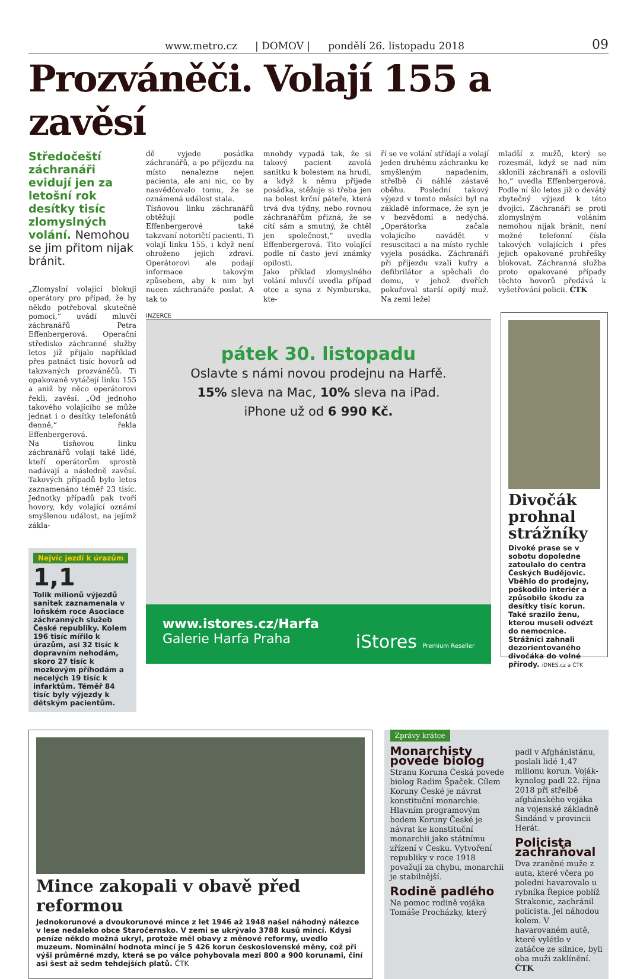www.metro.cz | DOMOV | pondělí 26. listopadu 2018 09
Prozváněči. Volají 155 a zavěsí
Středočeští záchranáři evidují jen za letošní rok desítky tisíc zlomyslných volání. Nemohou se jim přitom nijak bránit.
„Zlomyslní volající blokují operátory pro případ, že by někdo potřeboval skutečně pomoci,“ uvádí mluvčí záchranářů Petra Effenbergerová. Operační středisko záchranné služby letos již přijalo například přes patnáct tisíc hovorů od takzvaných prozváněčů. Ti opakovaně vytáčejí linku 155 a aniž by něco operátorovi řekli, zavěsí. „Od jednoho takového volajícího se může jednat i o desítky telefonátů denně,“ řekla Effenbergerová.
Na tísňovou linku záchranářů volají také lidé, kteří operátorům sprostě nadávají a následně zavěsí. Takových případů bylo letos zaznamenáno téměř 23 tisíc. Jednotky případů pak tvoří hovory, kdy volající oznámí smyšlenou událost, na jejímž zákla-
Nejvíc jezdí k úrazům
1,1
Tolik milionů výjezdů sanitek zaznamenala v loňském roce Asociace záchranných služeb České republiky. Kolem 196 tisíc mířilo k úrazům, asi 32 tisíc k dopravním nehodám, skoro 27 tisíc k mozkovým příhodám a necelých 19 tisíc k infarktům. Téměř 84 tisíc byly výjezdy k dětským pacientům.
dě vyjede posádka záchranářů, a po příjezdu na místo nenalezne nejen pacienta, ale ani nic, co by nasvědčovalo tomu, že se oznámená událost stala.
Tísňovou linku záchranářů obtěžují podle Effenbergerové také takzvaní notoričtí pacienti. Ti volají linku 155, i když není ohroženo jejich zdraví. Operátorovi ale podají informace takovým způsobem, aby k nim byl nucen záchranáře poslat. A tak to
mnohdy vypadá tak, že si takový pacient zavolá sanitku k bolestem na hrudi, a když k němu přijede posádka, stěžuje si třeba jen na bolest krční páteře, která trvá dva týdny, nebo rovnou záchranářům přizná, že se cítí sám a smutný, že chtěl jen společnost,“ uvedla Effenbergerová. Tito volající podle ní často jeví známky opilosti.
Jako příklad zlomyslného volání mluvčí uvedla případ otce a syna z Nymburska, kte-
ří se ve volání střídají a volají jeden druhému záchranku ke smyšleným napadením, střelbě či náhlé zástavě oběhu. Poslední takový výjezd v tomto měsíci byl na základě informace, že syn je v bezvědomí a nedýchá. „Operátorka začala volajícího navádět v resuscitaci a na místo rychle vyjela posádka. Záchranáři při příjezdu vzali kufry a defibrilátor a spěchali do domu, v jehož dveřích pokuřoval starší opilý muž. Na zemi ležel
mladší z mužů, který se rozesmál, když se nad ním sklonili záchranáři a oslovili ho,“ uvedla Effenbergerová. Podle ní šlo letos již o devátý zbytečný výjezd k této dvojici. Záchranáři se proti zlomyslným voláním nemohou nijak bránit, není možné telefonní čísla takových volajících i přes jejich opakované prohřešky blokovat. Záchranná služba proto opakované případy těchto hovorů předává k vyšetřování policii. ČTK
INZERCE
pátek 30. listopadu
Oslavte s námi novou prodejnu na Harfě.
15% sleva na Mac, 10% sleva na iPad.
iPhone už od 6 990 Kč.
www.istores.cz/Harfa
Galerie Harfa Praha iStores Premium Reseller
Divočák prohnal strážníky
Divoké prase se v sobotu dopoledne zatoulalo do centra Českých Budějovic. Vběhlo do prodejny, poškodilo interiér a způsobilo škodu za desítky tisíc korun. Také srazilo ženu, kterou museli odvézt do nemocnice. Strážníci zahnali dezorientovaného divočáka do volné přírody. iDNES.cz a ČTK
Mince zakopali v obavě před reformou
Jednokorunové a dvoukorunové mince z let 1946 až 1948 našel náhodný nálezce v lese nedaleko obce Staročernsko. V zemi se ukrývalo 3788 kusů mincí. Kdysi peníze někdo možná ukryl, protože měl obavy z měnové reformy, uvedlo muzeum. Nominální hodnota mincí je 5 426 korun československé měny, což při výši průměrné mzdy, která se po válce pohybovala mezi 800 a 900 korunami, činí asi šest až sedm tehdejších platů. ČTK
Zprávy krátce
Monarchisty povede biolog
Stranu Koruna Česká povede biolog Radim Špaček. Cílem Koruny České je návrat konstituční monarchie. Hlavním programovým bodem Koruny České je návrat ke konstituční monarchii jako státnímu zřízení v Česku. Vytvoření republiky v roce 1918 považují za chybu, monarchii je stabilnější.
Rodině padlého
Na pomoc rodině vojáka Tomáše Procházky, který
padl v Afghánistánu, poslali lidé 1,47 milionu korun. Voják-kynolog padl 22. října 2018 při střelbě afghánského vojáka na vojenské základně Šindánd v provincii Herát.
Policista zachraňoval
Dva zraněné muže z auta, které včera po poledni havarovalo u rybníka Řepice poblíž Strakonic, zachránil policista. Jel náhodou kolem. V havarovaném autě, které vylétlo v zatáčce ze silnice, byli oba muži zaklínění. ČTK